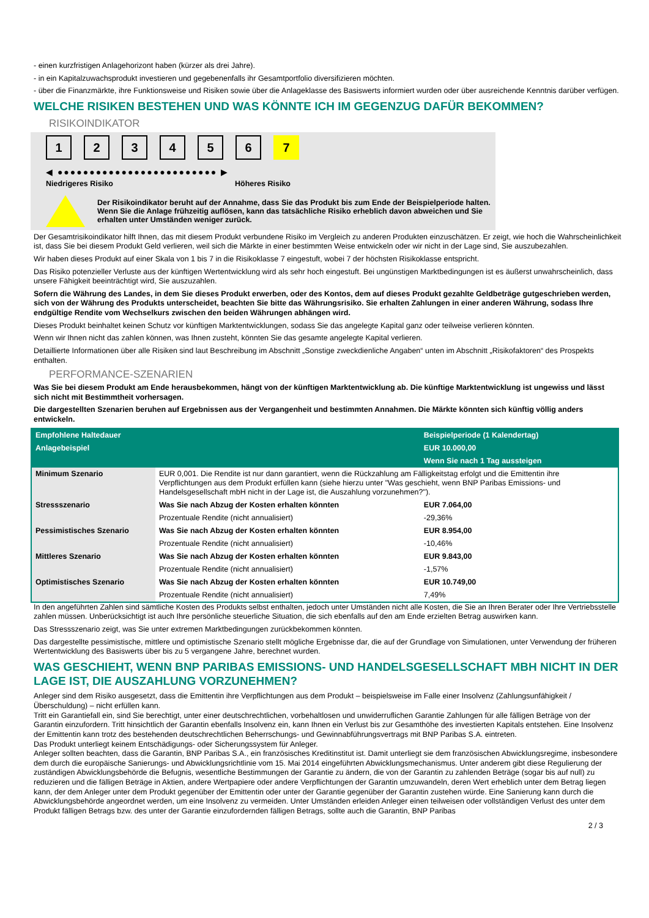- einen kurzfristigen Anlagehorizont haben (kürzer als drei Jahre).
- in ein Kapitalzuwachsprodukt investieren und gegebenenfalls ihr Gesamtportfolio diversifizieren möchten.
- über die Finanzmärkte, ihre Funktionsweise und Risiken sowie über die Anlageklasse des Basiswerts informiert wurden oder über ausreichende Kenntnis darüber verfügen.
WELCHE RISIKEN BESTEHEN UND WAS KÖNNTE ICH IM GEGENZUG DAFÜR BEKOMMEN?
RISIKOINDIKATOR
1 2 3 4 5 6 7
◀ ●●●●●●●●●●●●●●●●●●●●●●●●● ▶
Niedrigeres Risiko Höheres Risiko
Der Risikoindikator beruht auf der Annahme, dass Sie das Produkt bis zum Ende der Beispielperiode halten.
Wenn Sie die Anlage frühzeitig auflösen, kann das tatsächliche Risiko erheblich davon abweichen und Sie erhalten unter Umständen weniger zurück.
Der Gesamtrisikoindikator hilft Ihnen, das mit diesem Produkt verbundene Risiko im Vergleich zu anderen Produkten einzuschätzen. Er zeigt, wie hoch die Wahrscheinlichkeit ist, dass Sie bei diesem Produkt Geld verlieren, weil sich die Märkte in einer bestimmten Weise entwickeln oder wir nicht in der Lage sind, Sie auszubezahlen.
Wir haben dieses Produkt auf einer Skala von 1 bis 7 in die Risikoklasse 7 eingestuft, wobei 7 der höchsten Risikoklasse entspricht.
Das Risiko potenzieller Verluste aus der künftigen Wertentwicklung wird als sehr hoch eingestuft. Bei ungünstigen Marktbedingungen ist es äußerst unwahrscheinlich, dass unsere Fähigkeit beeinträchtigt wird, Sie auszuzahlen.
Sofern die Währung des Landes, in dem Sie dieses Produkt erwerben, oder des Kontos, dem auf dieses Produkt gezahlte Geldbeträge gutgeschrieben werden, sich von der Währung des Produkts unterscheidet, beachten Sie bitte das Währungsrisiko. Sie erhalten Zahlungen in einer anderen Währung, sodass Ihre endgültige Rendite vom Wechselkurs zwischen den beiden Währungen abhängen wird.
Dieses Produkt beinhaltet keinen Schutz vor künftigen Marktentwicklungen, sodass Sie das angelegte Kapital ganz oder teilweise verlieren könnten.
Wenn wir Ihnen nicht das zahlen können, was Ihnen zusteht, könnten Sie das gesamte angelegte Kapital verlieren.
Detaillierte Informationen über alle Risiken sind laut Beschreibung im Abschnitt „Sonstige zweckdienliche Angaben“ unten im Abschnitt „Risikofaktoren“ des Prospekts enthalten.
PERFORMANCE-SZENARIEN
Was Sie bei diesem Produkt am Ende herausbekommen, hängt von der künftigen Marktentwicklung ab. Die künftige Marktentwicklung ist ungewiss und lässt sich nicht mit Bestimmtheit vorhersagen.
Die dargestellten Szenarien beruhen auf Ergebnissen aus der Vergangenheit und bestimmten Annahmen. Die Märkte könnten sich künftig völlig anders entwickeln.
| Empfohlene Haltedauer | | Beispielperiode (1 Kalendertag) |
| --- | --- | --- |
| Anlagebeispiel | | EUR 10.000,00 |
| | | Wenn Sie nach 1 Tag aussteigen |
| Minimum Szenario | EUR 0,001. Die Rendite ist nur dann garantiert, wenn die Rückzahlung am Fälligkeitstag erfolgt und die Emittentin ihre Verpflichtungen aus dem Produkt erfüllen kann (siehe hierzu unter "Was geschieht, wenn BNP Paribas Emissions- und Handelsgesellschaft mbH nicht in der Lage ist, die Auszahlung vorzunehmen?"). | |
| Stressszenario | Was Sie nach Abzug der Kosten erhalten könnten | EUR 7.064,00 |
| | Prozentuale Rendite (nicht annualisiert) | -29,36% |
| Pessimistisches Szenario | Was Sie nach Abzug der Kosten erhalten könnten | EUR 8.954,00 |
| | Prozentuale Rendite (nicht annualisiert) | -10,46% |
| Mittleres Szenario | Was Sie nach Abzug der Kosten erhalten könnten | EUR 9.843,00 |
| | Prozentuale Rendite (nicht annualisiert) | -1,57% |
| Optimistisches Szenario | Was Sie nach Abzug der Kosten erhalten könnten | EUR 10.749,00 |
| | Prozentuale Rendite (nicht annualisiert) | 7,49% |
In den angeführten Zahlen sind sämtliche Kosten des Produkts selbst enthalten, jedoch unter Umständen nicht alle Kosten, die Sie an Ihren Berater oder Ihre Vertriebsstelle zahlen müssen. Unberücksichtigt ist auch Ihre persönliche steuerliche Situation, die sich ebenfalls auf den am Ende erzielten Betrag auswirken kann.
Das Stressszenario zeigt, was Sie unter extremen Marktbedingungen zurückbekommen könnten.
Das dargestellte pessimistische, mittlere und optimistische Szenario stellt mögliche Ergebnisse dar, die auf der Grundlage von Simulationen, unter Verwendung der früheren Wertentwicklung des Basiswerts über bis zu 5 vergangene Jahre, berechnet wurden.
WAS GESCHIEHT, WENN BNP PARIBAS EMISSIONS- UND HANDELSGESELLSCHAFT MBH NICHT IN DER LAGE IST, DIE AUSZAHLUNG VORZUNEHMEN?
Anleger sind dem Risiko ausgesetzt, dass die Emittentin ihre Verpflichtungen aus dem Produkt – beispielsweise im Falle einer Insolvenz (Zahlungsunfähigkeit / Überschuldung) – nicht erfüllen kann.
Tritt ein Garantiefall ein, sind Sie berechtigt, unter einer deutschrechtlichen, vorbehaltlosen und unwiderruflichen Garantie Zahlungen für alle fälligen Beträge von der Garantin einzufordern. Tritt hinsichtlich der Garantin ebenfalls Insolvenz ein, kann Ihnen ein Verlust bis zur Gesamthöhe des investierten Kapitals entstehen. Eine Insolvenz der Emittentin kann trotz des bestehenden deutschrechtlichen Beherrschungs- und Gewinnabführungsvertrags mit BNP Paribas S.A. eintreten.
Das Produkt unterliegt keinem Entschädigungs- oder Sicherungssystem für Anleger.
Anleger sollten beachten, dass die Garantin, BNP Paribas S.A., ein französisches Kreditinstitut ist. Damit unterliegt sie dem französischen Abwicklungsregime, insbesondere dem durch die europäische Sanierungs- und Abwicklungsrichtlinie vom 15. Mai 2014 eingeführten Abwicklungsmechanismus. Unter anderem gibt diese Regulierung der zuständigen Abwicklungsbehörde die Befugnis, wesentliche Bestimmungen der Garantie zu ändern, die von der Garantin zu zahlenden Beträge (sogar bis auf null) zu reduzieren und die fälligen Beträge in Aktien, andere Wertpapiere oder andere Verpflichtungen der Garantin umzuwandeln, deren Wert erheblich unter dem Betrag liegen kann, der dem Anleger unter dem Produkt gegenüber der Emittentin oder unter der Garantie gegenüber der Garantin zustehen würde. Eine Sanierung kann durch die Abwicklungsbehörde angeordnet werden, um eine Insolvenz zu vermeiden. Unter Umständen erleiden Anleger einen teilweisen oder vollständigen Verlust des unter dem Produkt fälligen Betrags bzw. des unter der Garantie einzufordernden fälligen Betrags, sollte auch die Garantin, BNP Paribas
2 / 3